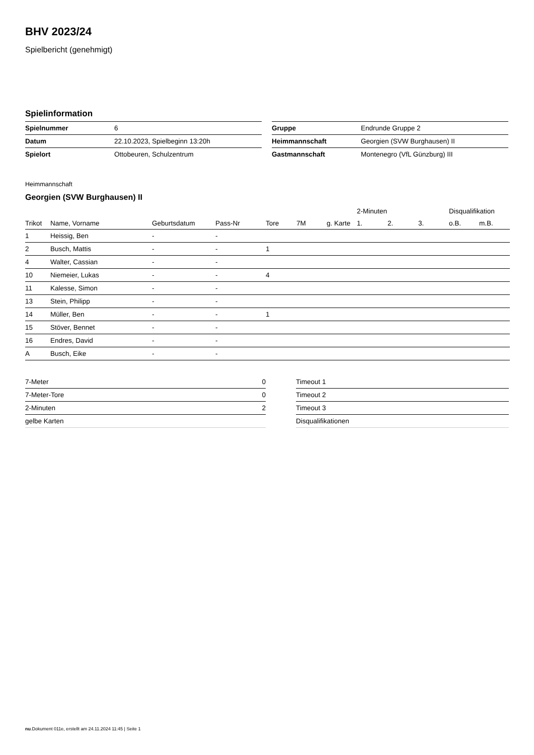BHV 2023/24
Spielbericht (genehmigt)
Spielinformation
| Spielnummer | 6 |
| Datum | 22.10.2023, Spielbeginn 13:20h |
| Spielort | Ottobeuren, Schulzentrum |
| Gruppe | Endrunde Gruppe 2 |
| Heimmannschaft | Georgien (SVW Burghausen) II |
| Gastmannschaft | Montenegro (VfL Günzburg) III |
Heimmannschaft
Georgien (SVW Burghausen) II
| | | | | | | | 2-Minuten | | | Disqualifikation | |
| --- | --- | --- | --- | --- | --- | --- | --- | --- | --- | --- | --- |
| Trikot | Name, Vorname | Geburtsdatum | Pass-Nr | Tore | 7M | g. Karte | 1. | 2. | 3. | o.B. | m.B. |
| 1 | Heissig, Ben | - | - | | | | | | | | |
| 2 | Busch, Mattis | - | - | 1 | | | | | | | |
| 4 | Walter, Cassian | - | - | | | | | | | | |
| 10 | Niemeier, Lukas | - | - | 4 | | | | | | | |
| 11 | Kalesse, Simon | - | - | | | | | | | | |
| 13 | Stein, Philipp | - | - | | | | | | | | |
| 14 | Müller, Ben | - | - | 1 | | | | | | | |
| 15 | Stöver, Bennet | - | - | | | | | | | | |
| 16 | Endres, David | - | - | | | | | | | | |
| A | Busch, Eike | - | - | | | | | | | | |
| 7-Meter | 0 |
| 7-Meter-Tore | 0 |
| 2-Minuten | 2 |
| gelbe Karten | |
| Timeout 1 |
| Timeout 2 |
| Timeout 3 |
| Disqualifikationen |
nu.Dokument 011e, erstellt am 24.11.2024 11:45 | Seite 1